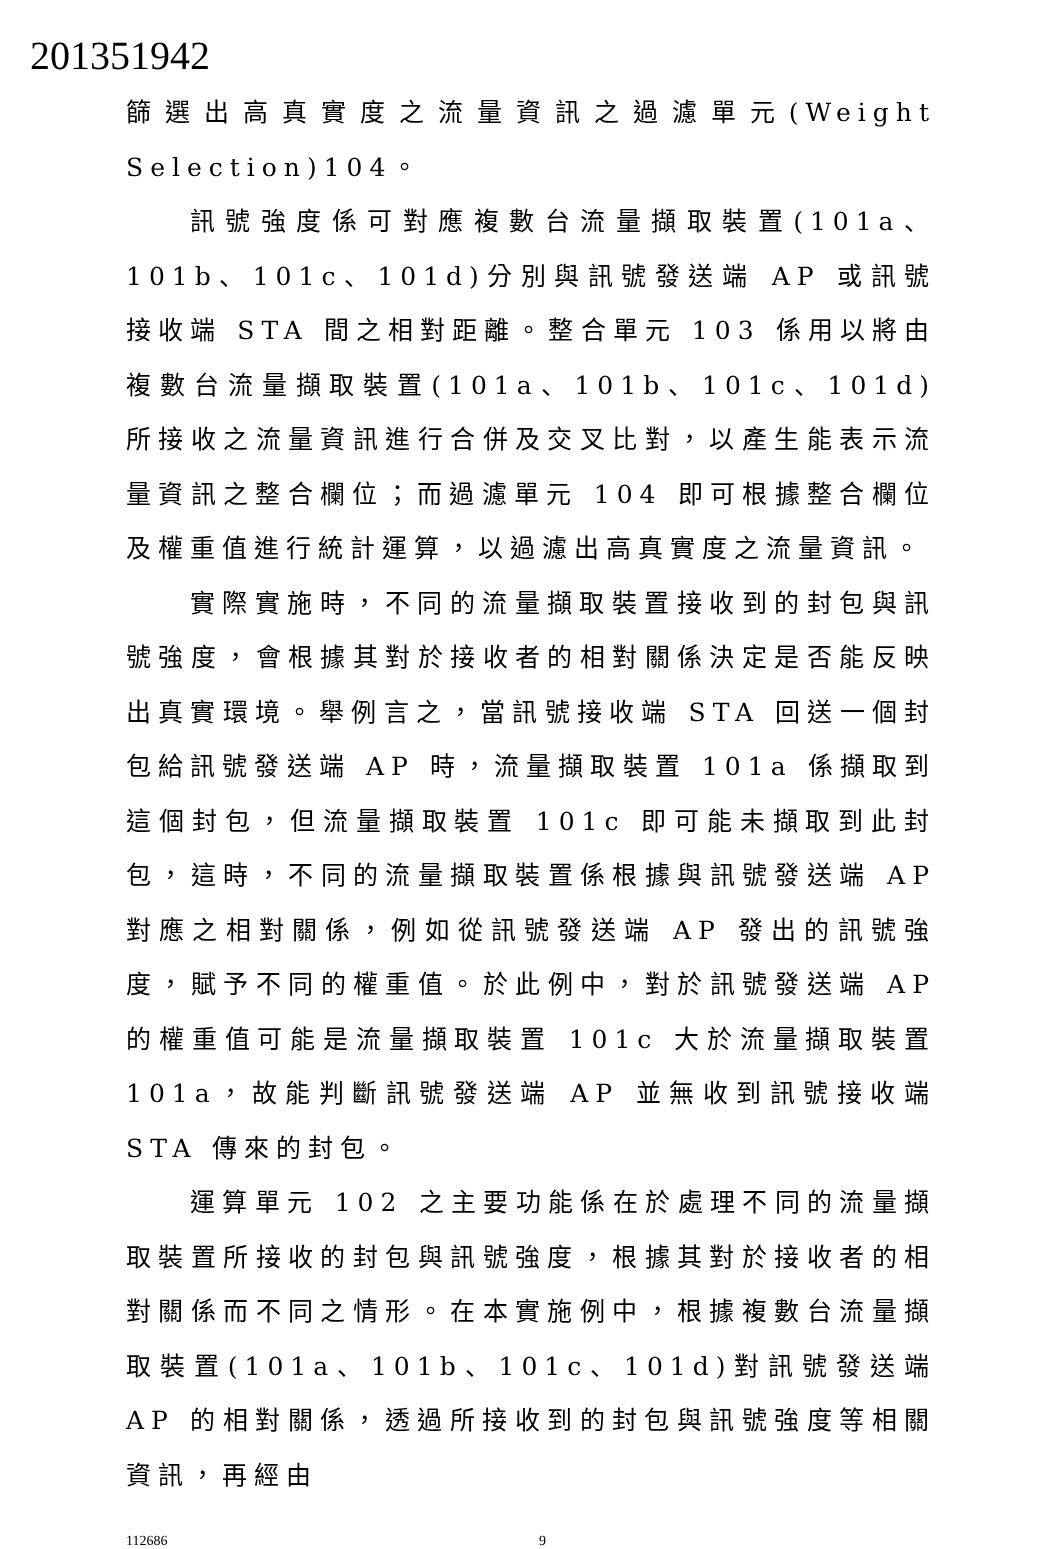201351942
篩選出高真實度之流量資訊之過濾單元(Weight Selection)104。
訊號強度係可對應複數台流量擷取裝置(101a、101b、101c、101d)分別與訊號發送端 AP 或訊號接收端 STA 間之相對距離。整合單元 103 係用以將由複數台流量擷取裝置(101a、101b、101c、101d)所接收之流量資訊進行合併及交叉比對，以產生能表示流量資訊之整合欄位；而過濾單元 104 即可根據整合欄位及權重值進行統計運算，以過濾出高真實度之流量資訊。
實際實施時，不同的流量擷取裝置接收到的封包與訊號強度，會根據其對於接收者的相對關係決定是否能反映出真實環境。舉例言之，當訊號接收端 STA 回送一個封包給訊號發送端 AP 時，流量擷取裝置 101a 係擷取到這個封包，但流量擷取裝置 101c 即可能未擷取到此封包，這時，不同的流量擷取裝置係根據與訊號發送端 AP 對應之相對關係，例如從訊號發送端 AP 發出的訊號強度，賦予不同的權重值。於此例中，對於訊號發送端 AP 的權重值可能是流量擷取裝置 101c 大於流量擷取裝置 101a，故能判斷訊號發送端 AP 並無收到訊號接收端 STA 傳來的封包。
運算單元 102 之主要功能係在於處理不同的流量擷取裝置所接收的封包與訊號強度，根據其對於接收者的相對關係而不同之情形。在本實施例中，根據複數台流量擷取裝置(101a、101b、101c、101d)對訊號發送端 AP 的相對關係，透過所接收到的封包與訊號強度等相關資訊，再經由
112686 9